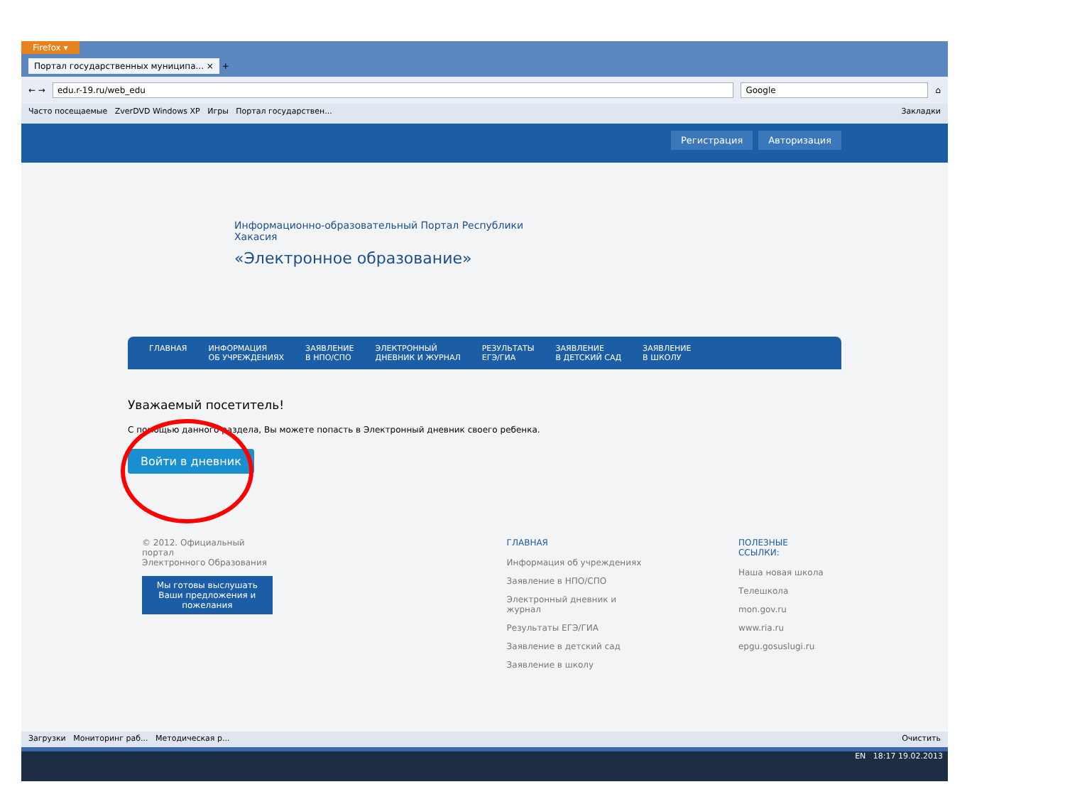Firefox ▾
Портал государственных муниципа... × +
← → edu.r-19.ru/web_edu Google ⌂
Часто посещаемые ZverDVD Windows XP Игры Портал государствен... Закладки
Регистрация Авторизация
Информационно-образовательный Портал Республики
Хакасия
«Электронное образование»
ГЛАВНАЯ ИНФОРМАЦИЯ
ОБ УЧРЕЖДЕНИЯХ ЗАЯВЛЕНИЕ
В НПО/СПО ЭЛЕКТРОННЫЙ
ДНЕВНИК И ЖУРНАЛ РЕЗУЛЬТАТЫ
ЕГЭ/ГИА ЗАЯВЛЕНИЕ
В ДЕТСКИЙ САД ЗАЯВЛЕНИЕ
В ШКОЛУ
Уважаемый посетитель!
С помощью данного раздела, Вы можете попасть в Электронный дневник своего ребенка.
Войти в дневник
© 2012. Официальный портал
Электронного Образования
Мы готовы выслушать
Ваши предложения и
пожелания
ГЛАВНАЯ
Информация об учреждениях
Заявление в НПО/СПО
Электронный дневник и журнал
Результаты ЕГЭ/ГИА
Заявление в детский сад
Заявление в школу
ПОЛЕЗНЫЕ ССЫЛКИ:
Наша новая школа
Телешкола
mon.gov.ru
www.ria.ru
epgu.gosuslugi.ru
Загрузки Мониторинг раб... Методическая р... Очистить
EN 18:17 19.02.2013